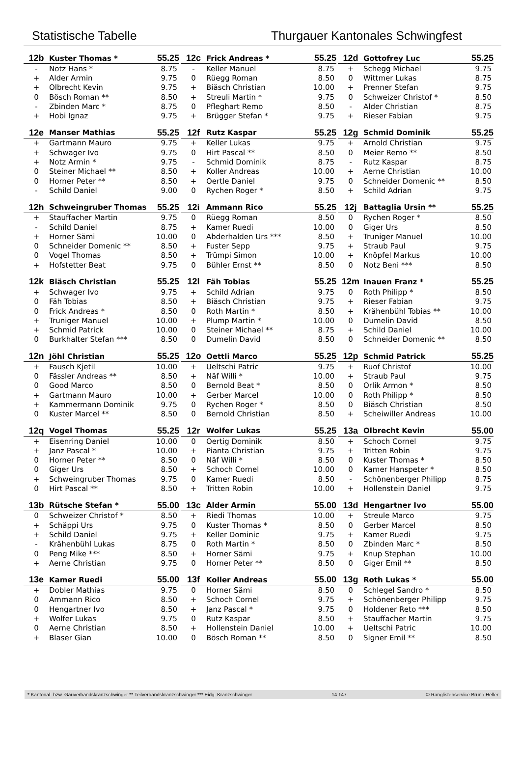Statistische Tabelle Thurgauer Kantonales Schwingfest
| 12b | Kuster Thomas * | 55.25 |
| --- | --- | --- |
| - | Notz Hans * | 8.75 |
| + | Alder Armin | 9.75 |
| + | Olbrecht Kevin | 9.75 |
| 0 | Bösch Roman ** | 8.50 |
| - | Zbinden Marc * | 8.75 |
| + | Hobi Ignaz | 9.75 |
| 12c | Frick Andreas * | 55.25 |
| --- | --- | --- |
| - | Keller Manuel | 8.75 |
| 0 | Rüegg Roman | 8.50 |
| + | Biäsch Christian | 10.00 |
| + | Streuli Martin * | 9.75 |
| 0 | Pfleghart Remo | 8.50 |
| + | Brügger Stefan * | 9.75 |
| 12d | Gottofrey Luc | 55.25 |
| --- | --- | --- |
| + | Schegg Michael | 9.75 |
| 0 | Wittmer Lukas | 8.75 |
| + | Prenner Stefan | 9.75 |
| 0 | Schweizer Christof * | 8.50 |
| - | Alder Christian | 8.75 |
| + | Rieser Fabian | 9.75 |
| 12e | Manser Mathias | 55.25 |
| --- | --- | --- |
| + | Gartmann Mauro | 9.75 |
| + | Schwager Ivo | 9.75 |
| + | Notz Armin * | 9.75 |
| 0 | Steiner Michael ** | 8.50 |
| 0 | Horner Peter ** | 8.50 |
| - | Schild Daniel | 9.00 |
| 12f | Rutz Kaspar | 55.25 |
| --- | --- | --- |
| + | Keller Lukas | 9.75 |
| 0 | Hirt Pascal ** | 8.50 |
| - | Schmid Dominik | 8.75 |
| + | Koller Andreas | 10.00 |
| + | Oertle Daniel | 9.75 |
| 0 | Rychen Roger * | 8.50 |
| 12g | Schmid Dominik | 55.25 |
| --- | --- | --- |
| + | Arnold Christian | 9.75 |
| 0 | Meier Remo ** | 8.50 |
| - | Rutz Kaspar | 8.75 |
| + | Aerne Christian | 10.00 |
| 0 | Schneider Domenic ** | 8.50 |
| + | Schild Adrian | 9.75 |
| 12h | Schweingruber Thomas | 55.25 |
| --- | --- | --- |
| + | Stauffacher Martin | 9.75 |
| - | Schild Daniel | 8.75 |
| + | Horner Sämi | 10.00 |
| 0 | Schneider Domenic ** | 8.50 |
| 0 | Vogel Thomas | 8.50 |
| + | Hofstetter Beat | 9.75 |
| 12i | Ammann Rico | 55.25 |
| --- | --- | --- |
| 0 | Rüegg Roman | 8.50 |
| + | Kamer Ruedi | 10.00 |
| 0 | Abderhalden Urs *** | 8.50 |
| + | Fuster Sepp | 9.75 |
| + | Trümpi Simon | 10.00 |
| 0 | Bühler Ernst ** | 8.50 |
| 12j | Battaglia Ursin ** | 55.25 |
| --- | --- | --- |
| 0 | Rychen Roger * | 8.50 |
| 0 | Giger Urs | 8.50 |
| + | Truniger Manuel | 10.00 |
| + | Straub Paul | 9.75 |
| + | Knöpfel Markus | 10.00 |
| 0 | Notz Beni *** | 8.50 |
| 12k | Biäsch Christian | 55.25 |
| --- | --- | --- |
| + | Schwager Ivo | 9.75 |
| 0 | Fäh Tobias | 8.50 |
| 0 | Frick Andreas * | 8.50 |
| + | Truniger Manuel | 10.00 |
| + | Schmid Patrick | 10.00 |
| 0 | Burkhalter Stefan *** | 8.50 |
| 12l | Fäh Tobias | 55.25 |
| --- | --- | --- |
| + | Schild Adrian | 9.75 |
| + | Biäsch Christian | 9.75 |
| 0 | Roth Martin * | 8.50 |
| + | Plump Martin * | 10.00 |
| 0 | Steiner Michael ** | 8.75 |
| 0 | Dumelin David | 8.50 |
| 12m | Inauen Franz * | 55.25 |
| --- | --- | --- |
| 0 | Roth Philipp * | 8.50 |
| + | Rieser Fabian | 9.75 |
| + | Krähenbühl Tobias ** | 10.00 |
| 0 | Dumelin David | 8.50 |
| + | Schild Daniel | 10.00 |
| 0 | Schneider Domenic ** | 8.50 |
| 12n | Jöhl Christian | 55.25 |
| --- | --- | --- |
| + | Fausch Kjetil | 10.00 |
| 0 | Fässler Andreas ** | 8.50 |
| 0 | Good Marco | 8.50 |
| + | Gartmann Mauro | 10.00 |
| + | Kammermann Dominik | 9.75 |
| 0 | Kuster Marcel ** | 8.50 |
| 12o | Oettli Marco | 55.25 |
| --- | --- | --- |
| + | Ueltschi Patric | 9.75 |
| + | Näf Willi * | 10.00 |
| 0 | Bernold Beat * | 8.50 |
| + | Gerber Marcel | 10.00 |
| 0 | Rychen Roger * | 8.50 |
| 0 | Bernold Christian | 8.50 |
| 12p | Schmid Patrick | 55.25 |
| --- | --- | --- |
| + | Ruof Christof | 10.00 |
| + | Straub Paul | 9.75 |
| 0 | Orlik Armon * | 8.50 |
| 0 | Roth Philipp * | 8.50 |
| 0 | Biäsch Christian | 8.50 |
| + | Scheiwiller Andreas | 10.00 |
| 12q | Vogel Thomas | 55.25 |
| --- | --- | --- |
| + | Eisenring Daniel | 10.00 |
| + | Janz Pascal * | 10.00 |
| 0 | Horner Peter ** | 8.50 |
| 0 | Giger Urs | 8.50 |
| + | Schweingruber Thomas | 9.75 |
| 0 | Hirt Pascal ** | 8.50 |
| 12r | Wolfer Lukas | 55.25 |
| --- | --- | --- |
| 0 | Oertig Dominik | 8.50 |
| + | Pianta Christian | 9.75 |
| 0 | Näf Willi * | 8.50 |
| + | Schoch Cornel | 10.00 |
| 0 | Kamer Ruedi | 8.50 |
| + | Tritten Robin | 10.00 |
| 13a | Olbrecht Kevin | 55.00 |
| --- | --- | --- |
| + | Schoch Cornel | 9.75 |
| + | Tritten Robin | 9.75 |
| 0 | Kuster Thomas * | 8.50 |
| 0 | Kamer Hanspeter * | 8.50 |
| - | Schönenberger Philipp | 8.75 |
| + | Hollenstein Daniel | 9.75 |
| 13b | Rütsche Stefan * | 55.00 |
| --- | --- | --- |
| 0 | Schweizer Christof * | 8.50 |
| + | Schäppi Urs | 9.75 |
| + | Schild Daniel | 9.75 |
| - | Krähenbühl Lukas | 8.75 |
| 0 | Peng Mike *** | 8.50 |
| + | Aerne Christian | 9.75 |
| 13c | Alder Armin | 55.00 |
| --- | --- | --- |
| + | Riedi Thomas | 10.00 |
| 0 | Kuster Thomas * | 8.50 |
| + | Keller Dominic | 9.75 |
| 0 | Roth Martin * | 8.50 |
| + | Horner Sämi | 9.75 |
| 0 | Horner Peter ** | 8.50 |
| 13d | Hengartner Ivo | 55.00 |
| --- | --- | --- |
| + | Streule Marco | 9.75 |
| 0 | Gerber Marcel | 8.50 |
| + | Kamer Ruedi | 9.75 |
| 0 | Zbinden Marc * | 8.50 |
| + | Knup Stephan | 10.00 |
| 0 | Giger Emil ** | 8.50 |
| 13e | Kamer Ruedi | 55.00 |
| --- | --- | --- |
| + | Dobler Mathias | 9.75 |
| 0 | Ammann Rico | 8.50 |
| 0 | Hengartner Ivo | 8.50 |
| + | Wolfer Lukas | 9.75 |
| 0 | Aerne Christian | 8.50 |
| + | Blaser Gian | 10.00 |
| 13f | Koller Andreas | 55.00 |
| --- | --- | --- |
| 0 | Horner Sämi | 8.50 |
| + | Schoch Cornel | 9.75 |
| + | Janz Pascal * | 9.75 |
| 0 | Rutz Kaspar | 8.50 |
| + | Hollenstein Daniel | 10.00 |
| 0 | Bösch Roman ** | 8.50 |
| 13g | Roth Lukas * | 55.00 |
| --- | --- | --- |
| 0 | Schlegel Sandro * | 8.50 |
| + | Schönenberger Philipp | 9.75 |
| 0 | Holdener Reto *** | 8.50 |
| + | Stauffacher Martin | 9.75 |
| + | Ueltschi Patric | 10.00 |
| 0 | Signer Emil ** | 8.50 |
* Kantonal- bzw. Gauverbandskranzschwinger ** Teilverbandskranzschwinger *** Eidg. Kranzschwinger 14.147 © Ranglistenservice Bruno Heller